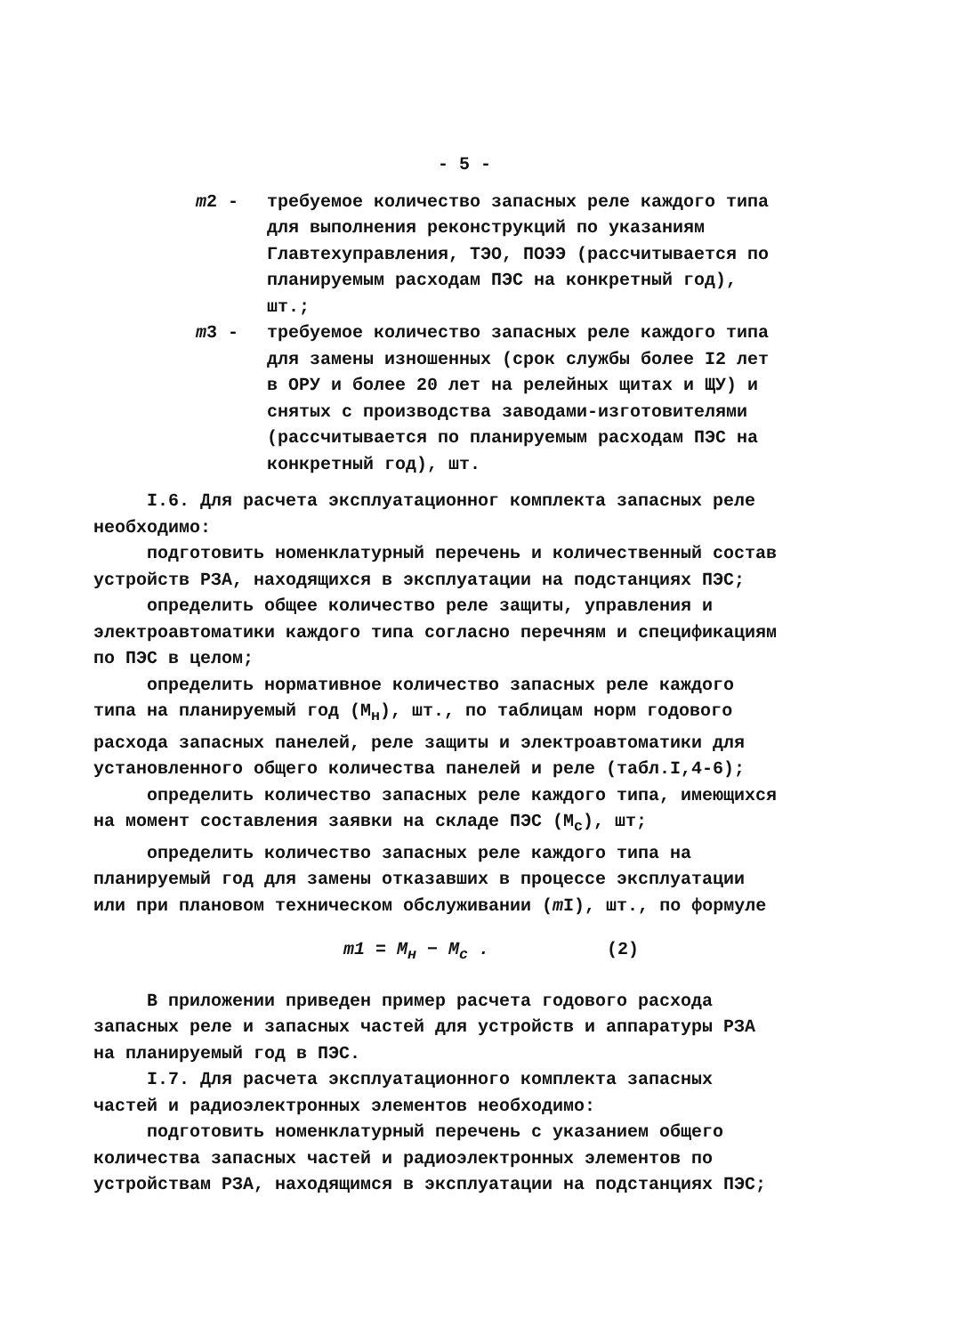- 5 -
m2 - требуемое количество запасных реле каждого типа для выполнения реконструкций по указаниям Главтехуправления, ТЭО, ПОЭЭ (рассчитывается по планируемым расходам ПЭС на конкретный год), шт.;
m3 - требуемое количество запасных реле каждого типа для замены изношенных (срок службы более I2 лет в ОРУ и более 20 лет на релейных щитах и ЩУ) и снятых с производства заводами-изготовителями (рассчитывается по планируемым расходам ПЭС на конкретный год), шт.
I.6. Для расчета эксплуатационног комплекта запасных реле необходимо:
подготовить номенклатурный перечень и количественный состав устройств РЗА, находящихся в эксплуатации на подстанциях ПЭС;
определить общее количество реле защиты, управления и электроавтоматики каждого типа согласно перечням и спецификациям по ПЭС в целом;
определить нормативное количество запасных реле каждого типа на планируемый год (М<sub>н</sub>), шт., по таблицам норм годового расхода запасных панелей, реле защиты и электроавтоматики для установленного общего количества панелей и реле (табл.I,4-6);
определить количество запасных реле каждого типа, имеющихся на момент составления заявки на складе ПЭС (М<sub>с</sub>), шт;
определить количество запасных реле каждого типа на планируемый год для замены отказавших в процессе эксплуатации или при плановом техническом обслуживании (m I), шт., по формуле
m1 = M<sub>н</sub> − M<sub>с</sub> . (2)
В приложении приведен пример расчета годового расхода запасных реле и запасных частей для устройств и аппаратуры РЗА на планируемый год в ПЭС.
I.7. Для расчета эксплуатационного комплекта запасных частей и радиоэлектронных элементов необходимо:
подготовить номенклатурный перечень с указанием общего количества запасных частей и радиоэлектронных элементов по устройствам РЗА, находящимся в эксплуатации на подстанциях ПЭС;